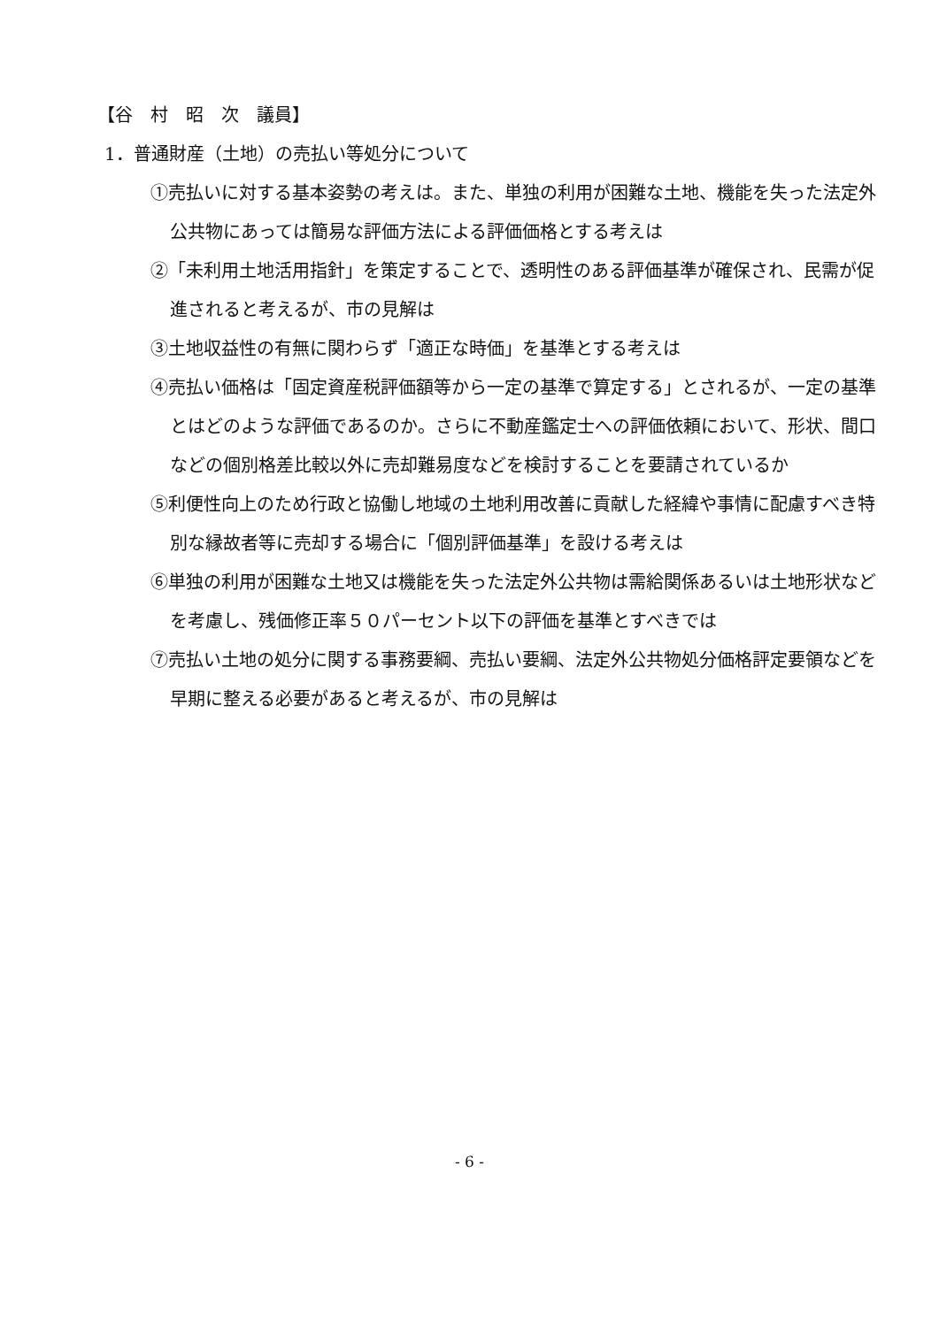【谷　村　昭　次　議員】
1．普通財産（土地）の売払い等処分について
①売払いに対する基本姿勢の考えは。また、単独の利用が困難な土地、機能を失った法定外公共物にあっては簡易な評価方法による評価価格とする考えは
②「未利用土地活用指針」を策定することで、透明性のある評価基準が確保され、民需が促進されると考えるが、市の見解は
③土地収益性の有無に関わらず「適正な時価」を基準とする考えは
④売払い価格は「固定資産税評価額等から一定の基準で算定する」とされるが、一定の基準とはどのような評価であるのか。さらに不動産鑑定士への評価依頼において、形状、間口などの個別格差比較以外に売却難易度などを検討することを要請されているか
⑤利便性向上のため行政と協働し地域の土地利用改善に貢献した経緯や事情に配慮すべき特別な縁故者等に売却する場合に「個別評価基準」を設ける考えは
⑥単独の利用が困難な土地又は機能を失った法定外公共物は需給関係あるいは土地形状などを考慮し、残価修正率５０パーセント以下の評価を基準とすべきでは
⑦売払い土地の処分に関する事務要綱、売払い要綱、法定外公共物処分価格評定要領などを早期に整える必要があると考えるが、市の見解は
- 6 -